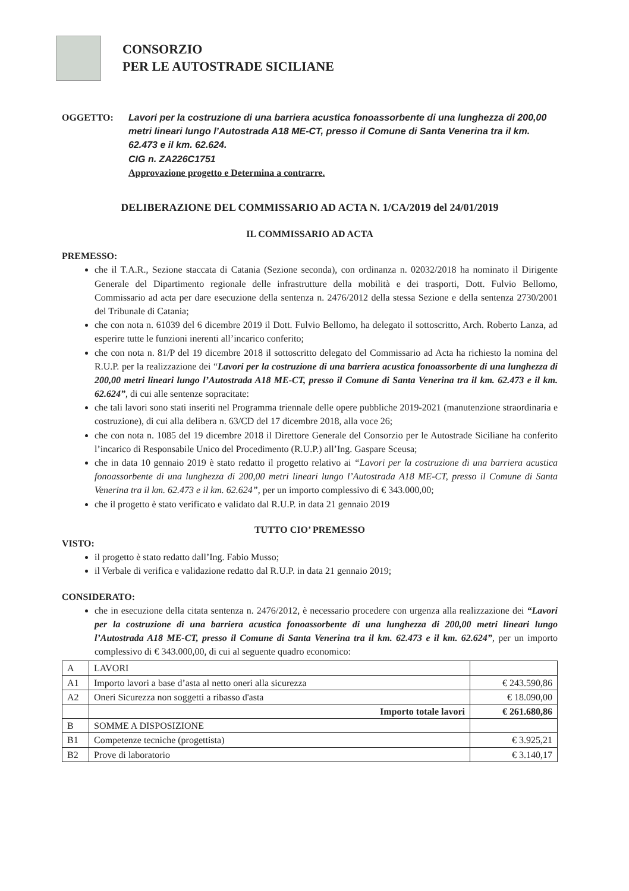CONSORZIO
PER LE AUTOSTRADE SICILIANE
OGGETTO: Lavori per la costruzione di una barriera acustica fonoassorbente di una lunghezza di 200,00 metri lineari lungo l’Autostrada A18 ME-CT, presso il Comune di Santa Venerina tra il km. 62.473 e il km. 62.624.
CIG n. ZA226C1751
Approvazione progetto e Determina a contrarre.
DELIBERAZIONE DEL COMMISSARIO AD ACTA N. 1/CA/2019 del 24/01/2019
IL COMMISSARIO AD ACTA
PREMESSO:
che il T.A.R., Sezione staccata di Catania (Sezione seconda), con ordinanza n. 02032/2018 ha nominato il Dirigente Generale del Dipartimento regionale delle infrastrutture della mobilità e dei trasporti, Dott. Fulvio Bellomo, Commissario ad acta per dare esecuzione della sentenza n. 2476/2012 della stessa Sezione e della sentenza 2730/2001 del Tribunale di Catania;
che con nota n. 61039 del 6 dicembre 2019 il Dott. Fulvio Bellomo, ha delegato il sottoscritto, Arch. Roberto Lanza, ad esperire tutte le funzioni inerenti all’incarico conferito;
che con nota n. 81/P del 19 dicembre 2018 il sottoscritto delegato del Commissario ad Acta ha richiesto la nomina del R.U.P. per la realizzazione dei “Lavori per la costruzione di una barriera acustica fonoassorbente di una lunghezza di 200,00 metri lineari lungo l’Autostrada A18 ME-CT, presso il Comune di Santa Venerina tra il km. 62.473 e il km. 62.624”, di cui alle sentenze sopracitate:
che tali lavori sono stati inseriti nel Programma triennale delle opere pubbliche 2019-2021 (manutenzione straordinaria e costruzione), di cui alla delibera n. 63/CD del 17 dicembre 2018, alla voce 26;
che con nota n. 1085 del 19 dicembre 2018 il Direttore Generale del Consorzio per le Autostrade Siciliane ha conferito l’incarico di Responsabile Unico del Procedimento (R.U.P.) all’Ing. Gaspare Sceusa;
che in data 10 gennaio 2019 è stato redatto il progetto relativo ai “Lavori per la costruzione di una barriera acustica fonoassorbente di una lunghezza di 200,00 metri lineari lungo l’Autostrada A18 ME-CT, presso il Comune di Santa Venerina tra il km. 62.473 e il km. 62.624”, per un importo complessivo di € 343.000,00;
che il progetto è stato verificato e validato dal R.U.P. in data 21 gennaio 2019
TUTTO CIO’ PREMESSO
VISTO:
il progetto è stato redatto dall’Ing. Fabio Musso;
il Verbale di verifica e validazione redatto dal R.U.P. in data 21 gennaio 2019;
CONSIDERATO:
che in esecuzione della citata sentenza n. 2476/2012, è necessario procedere con urgenza alla realizzazione dei “Lavori per la costruzione di una barriera acustica fonoassorbente di una lunghezza di 200,00 metri lineari lungo l’Autostrada A18 ME-CT, presso il Comune di Santa Venerina tra il km. 62.473 e il km. 62.624”, per un importo complessivo di € 343.000,00, di cui al seguente quadro economico:
| A | LAVORI | |
| A1 | Importo lavori a base d’asta al netto oneri alla sicurezza | € 243.590,86 |
| A2 | Oneri Sicurezza non soggetti a ribasso d'asta | € 18.090,00 |
| | Importo totale lavori | € 261.680,86 |
| B | SOMME A DISPOSIZIONE | |
| B1 | Competenze tecniche (progettista) | € 3.925,21 |
| B2 | Prove di laboratorio | € 3.140,17 |